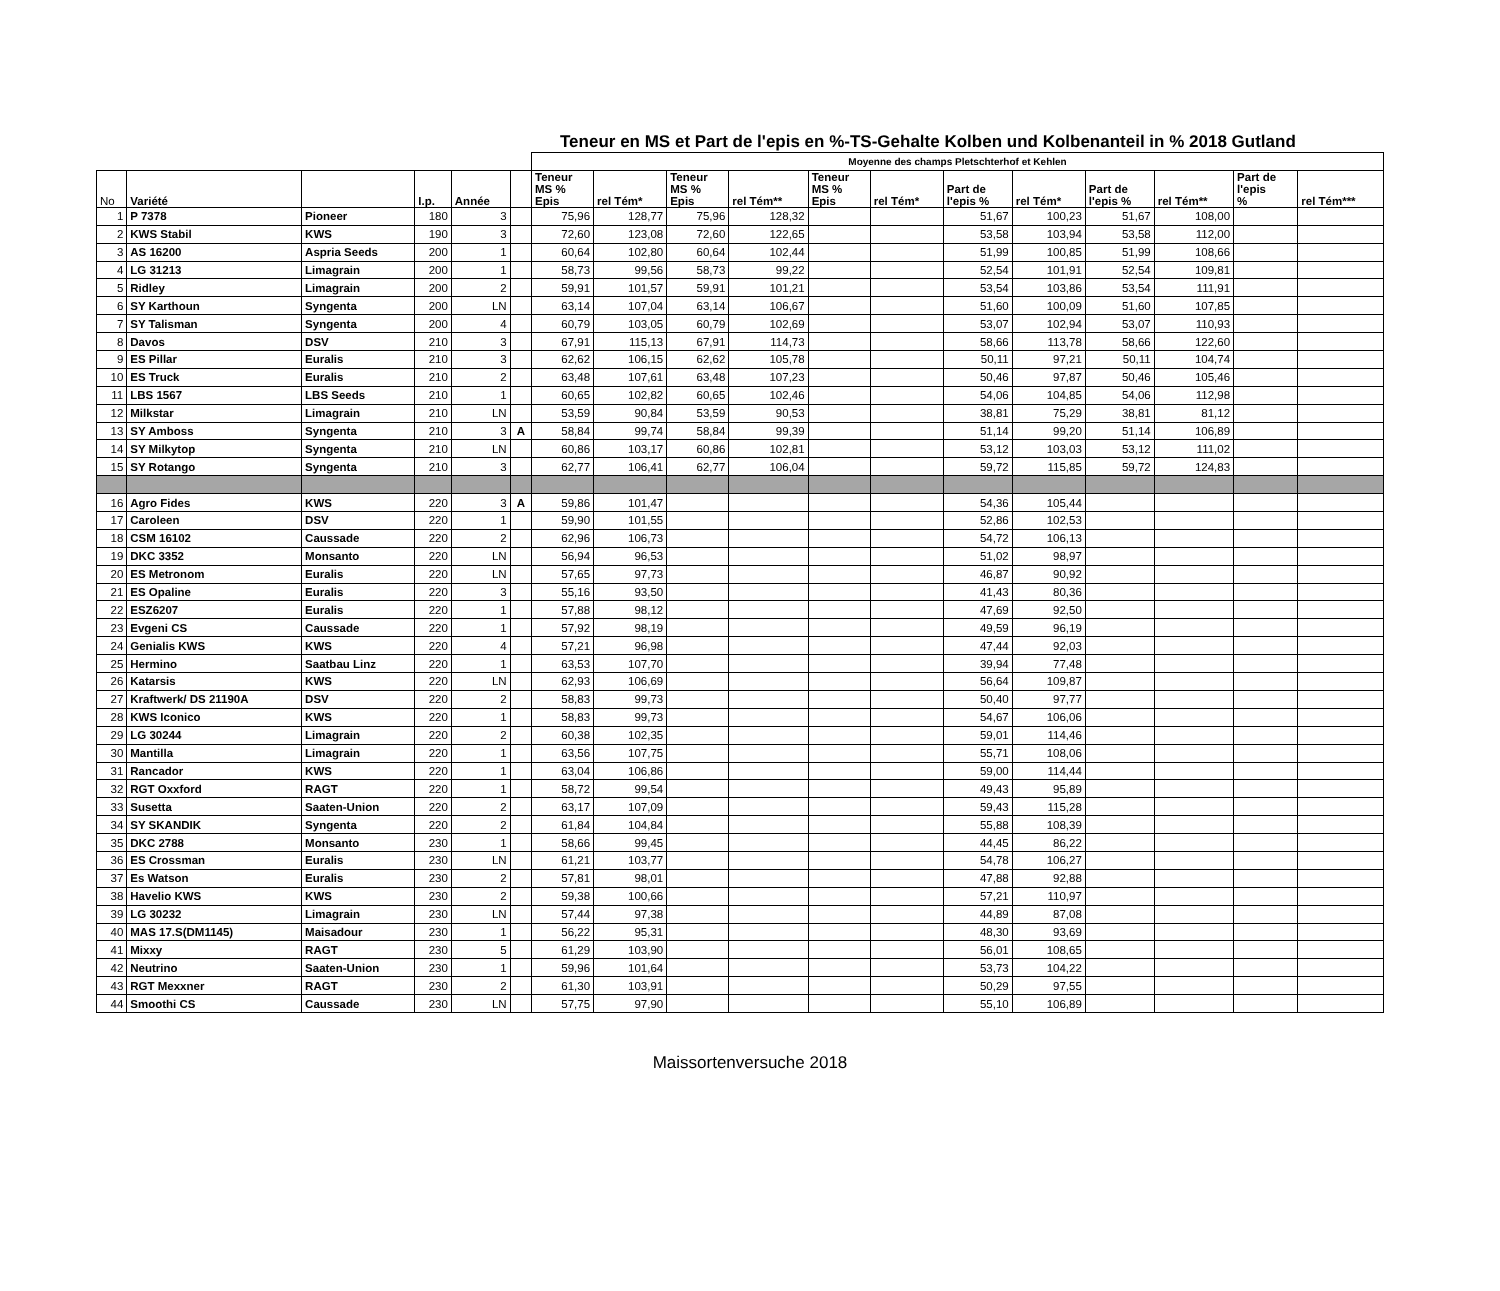Teneur en MS et Part de l'epis en %-TS-Gehalte Kolben und Kolbenanteil in % 2018 Gutland
| | | | | | | Moyenne des champs Pletschterhof et Kehlen | | | | | | | | | | | |
| No | Variété | | I.p. | Année | | Teneur MS % Epis | rel Tém* | Teneur MS % Epis | rel Tém** | Teneur MS % Epis | rel Tém* | Part de l'epis % | rel Tém* | Part de l'epis % | rel Tém** | Part de l'epis % | rel Tém*** |
| 1 | P 7378 | Pioneer | 180 | 3 | | 75,96 | 128,77 | 75,96 | 128,32 | | | 51,67 | 100,23 | 51,67 | 108,00 | | |
| 2 | KWS Stabil | KWS | 190 | 3 | | 72,60 | 123,08 | 72,60 | 122,65 | | | 53,58 | 103,94 | 53,58 | 112,00 | | |
| 3 | AS 16200 | Aspria Seeds | 200 | 1 | | 60,64 | 102,80 | 60,64 | 102,44 | | | 51,99 | 100,85 | 51,99 | 108,66 | | |
| 4 | LG 31213 | Limagrain | 200 | 1 | | 58,73 | 99,56 | 58,73 | 99,22 | | | 52,54 | 101,91 | 52,54 | 109,81 | | |
| 5 | Ridley | Limagrain | 200 | 2 | | 59,91 | 101,57 | 59,91 | 101,21 | | | 53,54 | 103,86 | 53,54 | 111,91 | | |
| 6 | SY Karthoun | Syngenta | 200 | LN | | 63,14 | 107,04 | 63,14 | 106,67 | | | 51,60 | 100,09 | 51,60 | 107,85 | | |
| 7 | SY Talisman | Syngenta | 200 | 4 | | 60,79 | 103,05 | 60,79 | 102,69 | | | 53,07 | 102,94 | 53,07 | 110,93 | | |
| 8 | Davos | DSV | 210 | 3 | | 67,91 | 115,13 | 67,91 | 114,73 | | | 58,66 | 113,78 | 58,66 | 122,60 | | |
| 9 | ES Pillar | Euralis | 210 | 3 | | 62,62 | 106,15 | 62,62 | 105,78 | | | 50,11 | 97,21 | 50,11 | 104,74 | | |
| 10 | ES Truck | Euralis | 210 | 2 | | 63,48 | 107,61 | 63,48 | 107,23 | | | 50,46 | 97,87 | 50,46 | 105,46 | | |
| 11 | LBS 1567 | LBS Seeds | 210 | 1 | | 60,65 | 102,82 | 60,65 | 102,46 | | | 54,06 | 104,85 | 54,06 | 112,98 | | |
| 12 | Milkstar | Limagrain | 210 | LN | | 53,59 | 90,84 | 53,59 | 90,53 | | | 38,81 | 75,29 | 38,81 | 81,12 | | |
| 13 | SY Amboss | Syngenta | 210 | 3 | A | 58,84 | 99,74 | 58,84 | 99,39 | | | 51,14 | 99,20 | 51,14 | 106,89 | | |
| 14 | SY Milkytop | Syngenta | 210 | LN | | 60,86 | 103,17 | 60,86 | 102,81 | | | 53,12 | 103,03 | 53,12 | 111,02 | | |
| 15 | SY Rotango | Syngenta | 210 | 3 | | 62,77 | 106,41 | 62,77 | 106,04 | | | 59,72 | 115,85 | 59,72 | 124,83 | | |
| 16 | Agro Fides | KWS | 220 | 3 | A | 59,86 | 101,47 | | | | | 54,36 | 105,44 | | | | |
| 17 | Caroleen | DSV | 220 | 1 | | 59,90 | 101,55 | | | | | 52,86 | 102,53 | | | | |
| 18 | CSM 16102 | Caussade | 220 | 2 | | 62,96 | 106,73 | | | | | 54,72 | 106,13 | | | | |
| 19 | DKC 3352 | Monsanto | 220 | LN | | 56,94 | 96,53 | | | | | 51,02 | 98,97 | | | | |
| 20 | ES Metronom | Euralis | 220 | LN | | 57,65 | 97,73 | | | | | 46,87 | 90,92 | | | | |
| 21 | ES Opaline | Euralis | 220 | 3 | | 55,16 | 93,50 | | | | | 41,43 | 80,36 | | | | |
| 22 | ESZ6207 | Euralis | 220 | 1 | | 57,88 | 98,12 | | | | | 47,69 | 92,50 | | | | |
| 23 | Evgeni CS | Caussade | 220 | 1 | | 57,92 | 98,19 | | | | | 49,59 | 96,19 | | | | |
| 24 | Genialis KWS | KWS | 220 | 4 | | 57,21 | 96,98 | | | | | 47,44 | 92,03 | | | | |
| 25 | Hermino | Saatbau Linz | 220 | 1 | | 63,53 | 107,70 | | | | | 39,94 | 77,48 | | | | |
| 26 | Katarsis | KWS | 220 | LN | | 62,93 | 106,69 | | | | | 56,64 | 109,87 | | | | |
| 27 | Kraftwerk/ DS 21190A | DSV | 220 | 2 | | 58,83 | 99,73 | | | | | 50,40 | 97,77 | | | | |
| 28 | KWS Iconico | KWS | 220 | 1 | | 58,83 | 99,73 | | | | | 54,67 | 106,06 | | | | |
| 29 | LG 30244 | Limagrain | 220 | 2 | | 60,38 | 102,35 | | | | | 59,01 | 114,46 | | | | |
| 30 | Mantilla | Limagrain | 220 | 1 | | 63,56 | 107,75 | | | | | 55,71 | 108,06 | | | | |
| 31 | Rancador | KWS | 220 | 1 | | 63,04 | 106,86 | | | | | 59,00 | 114,44 | | | | |
| 32 | RGT Oxxford | RAGT | 220 | 1 | | 58,72 | 99,54 | | | | | 49,43 | 95,89 | | | | |
| 33 | Susetta | Saaten-Union | 220 | 2 | | 63,17 | 107,09 | | | | | 59,43 | 115,28 | | | | |
| 34 | SY SKANDIK | Syngenta | 220 | 2 | | 61,84 | 104,84 | | | | | 55,88 | 108,39 | | | | |
| 35 | DKC 2788 | Monsanto | 230 | 1 | | 58,66 | 99,45 | | | | | 44,45 | 86,22 | | | | |
| 36 | ES Crossman | Euralis | 230 | LN | | 61,21 | 103,77 | | | | | 54,78 | 106,27 | | | | |
| 37 | Es Watson | Euralis | 230 | 2 | | 57,81 | 98,01 | | | | | 47,88 | 92,88 | | | | |
| 38 | Havelio KWS | KWS | 230 | 2 | | 59,38 | 100,66 | | | | | 57,21 | 110,97 | | | | |
| 39 | LG 30232 | Limagrain | 230 | LN | | 57,44 | 97,38 | | | | | 44,89 | 87,08 | | | | |
| 40 | MAS 17.S(DM1145) | Maisadour | 230 | 1 | | 56,22 | 95,31 | | | | | 48,30 | 93,69 | | | | |
| 41 | Mixxy | RAGT | 230 | 5 | | 61,29 | 103,90 | | | | | 56,01 | 108,65 | | | | |
| 42 | Neutrino | Saaten-Union | 230 | 1 | | 59,96 | 101,64 | | | | | 53,73 | 104,22 | | | | |
| 43 | RGT Mexxner | RAGT | 230 | 2 | | 61,30 | 103,91 | | | | | 50,29 | 97,55 | | | | |
| 44 | Smoothi CS | Caussade | 230 | LN | | 57,75 | 97,90 | | | | | 55,10 | 106,89 | | | | |
Maissortenversuche 2018